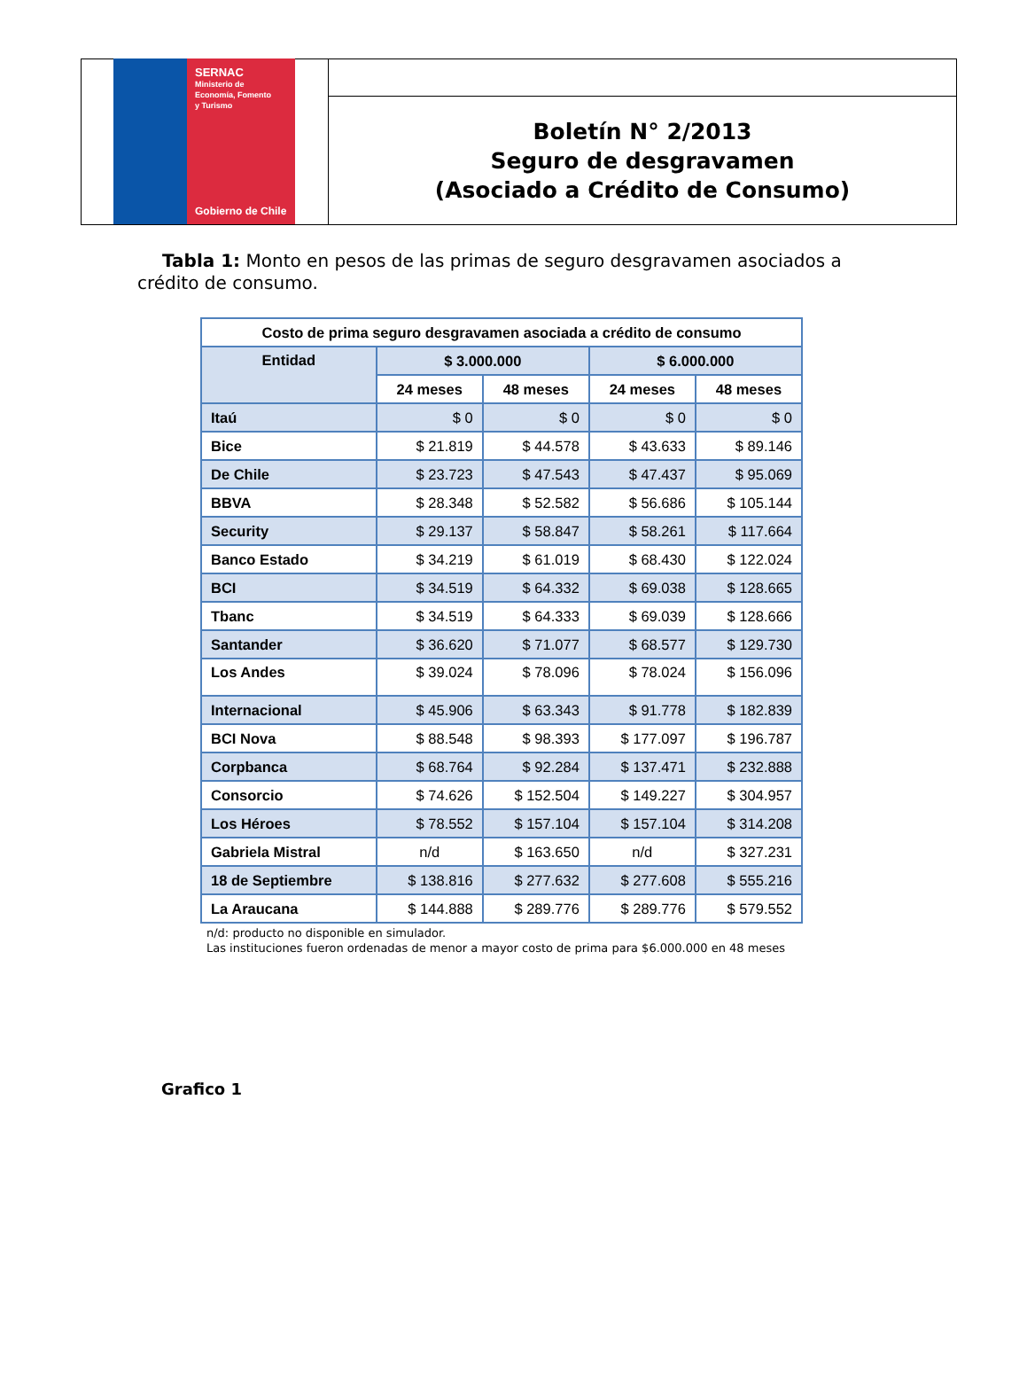SERNAC
Ministerio de
Economía, Fomento
y Turismo
Gobierno de Chile
Boletín N° 2/2013
Seguro de desgravamen
(Asociado a Crédito de Consumo)
Tabla 1: Monto en pesos de las primas de seguro desgravamen asociados a crédito de consumo.
| Costo de prima seguro desgravamen asociada a crédito de consumo | | | | |
| --- | --- | --- | --- | --- |
| Entidad | $ 3.000.000 | | $ 6.000.000 | |
| | 24 meses | 48 meses | 24 meses | 48 meses |
| Itaú | $ 0 | $ 0 | $ 0 | $ 0 |
| Bice | $ 21.819 | $ 44.578 | $ 43.633 | $ 89.146 |
| De Chile | $ 23.723 | $ 47.543 | $ 47.437 | $ 95.069 |
| BBVA | $ 28.348 | $ 52.582 | $ 56.686 | $ 105.144 |
| Security | $ 29.137 | $ 58.847 | $ 58.261 | $ 117.664 |
| Banco Estado | $ 34.219 | $ 61.019 | $ 68.430 | $ 122.024 |
| BCI | $ 34.519 | $ 64.332 | $ 69.038 | $ 128.665 |
| Tbanc | $ 34.519 | $ 64.333 | $ 69.039 | $ 128.666 |
| Santander | $ 36.620 | $ 71.077 | $ 68.577 | $ 129.730 |
| Los Andes | $ 39.024 | $ 78.096 | $ 78.024 | $ 156.096 |
| Internacional | $ 45.906 | $ 63.343 | $ 91.778 | $ 182.839 |
| BCI Nova | $ 88.548 | $ 98.393 | $ 177.097 | $ 196.787 |
| Corpbanca | $ 68.764 | $ 92.284 | $ 137.471 | $ 232.888 |
| Consorcio | $ 74.626 | $ 152.504 | $ 149.227 | $ 304.957 |
| Los Héroes | $ 78.552 | $ 157.104 | $ 157.104 | $ 314.208 |
| Gabriela Mistral | n/d | $ 163.650 | n/d | $ 327.231 |
| 18 de Septiembre | $ 138.816 | $ 277.632 | $ 277.608 | $ 555.216 |
| La Araucana | $ 144.888 | $ 289.776 | $ 289.776 | $ 579.552 |
n/d: producto no disponible en simulador.
Las instituciones fueron ordenadas de menor a mayor costo de prima para $6.000.000 en 48 meses
Grafico 1